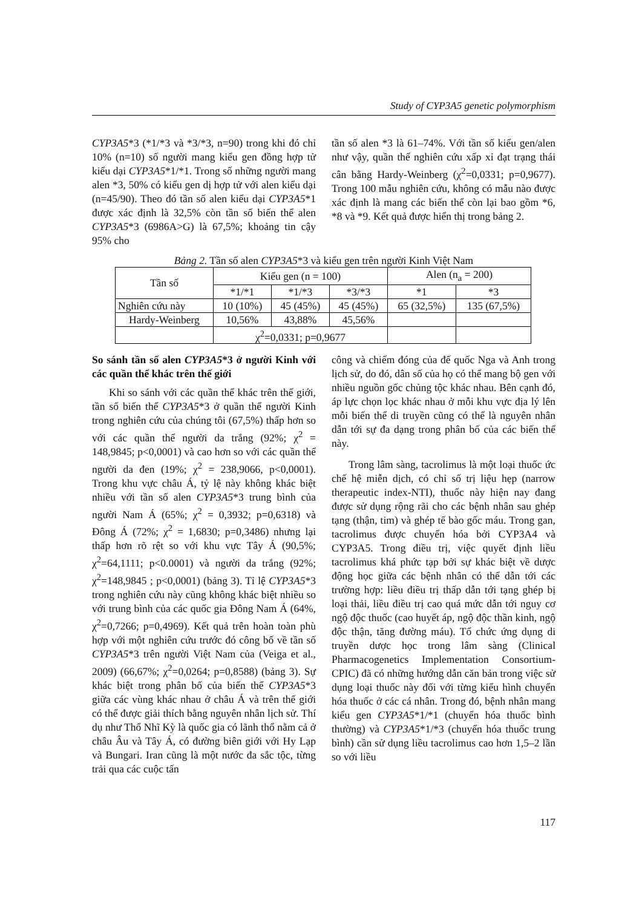Study of CYP3A5 genetic polymorphism
CYP3A5*3 (*1/*3 và *3/*3, n=90) trong khi đó chỉ 10% (n=10) số người mang kiểu gen đồng hợp tử kiểu dại CYP3A5*1/*1. Trong số những người mang alen *3, 50% có kiểu gen dị hợp tử với alen kiểu dại (n=45/90). Theo đó tần số alen kiểu dại CYP3A5*1 được xác định là 32,5% còn tần số biến thể alen CYP3A5*3 (6986A>G) là 67,5%; khoảng tin cậy 95% cho
tần số alen *3 là 61–74%. Với tần số kiểu gen/alen như vậy, quần thể nghiên cứu xấp xỉ đạt trạng thái cân bằng Hardy-Weinberg (χ<sup>2</sup>=0,0331; p=0,9677). Trong 100 mẫu nghiên cứu, không có mẫu nào được xác định là mang các biến thể còn lại bao gồm *6, *8 và *9. Kết quả được hiển thị trong bảng 2.
Bảng 2. Tần số alen CYP3A5*3 và kiểu gen trên người Kinh Việt Nam
| Tần số | Kiểu gen (n = 100) | | | Alen (n<sub>a</sub> = 200) | |
| --- | --- | --- | --- | --- | --- |
| | *1/*1 | *1/*3 | *3/*3 | *1 | *3 |
| Nghiên cứu này | 10 (10%) | 45 (45%) | 45 (45%) | 65 (32,5%) | 135 (67,5%) |
| Hardy-Weinberg | 10,56% | 43,88% | 45,56% | | |
| | χ<sup>2</sup>=0,0331; p=0,9677 | | | | |
So sánh tần số alen CYP3A5*3 ở người Kinh với các quần thể khác trên thế giới
Khi so sánh với các quần thể khác trên thế giới, tần số biến thể CYP3A5*3 ở quần thể người Kinh trong nghiên cứu của chúng tôi (67,5%) thấp hơn so với các quần thể người da trắng (92%; χ<sup>2</sup> = 148,9845; p<0,0001) và cao hơn so với các quần thể người da đen (19%; χ<sup>2</sup> = 238,9066, p<0,0001). Trong khu vực châu Á, tỷ lệ này không khác biệt nhiều với tần số alen CYP3A5*3 trung bình của người Nam Á (65%; χ<sup>2</sup> = 0,3932; p=0,6318) và Đông Á (72%; χ<sup>2</sup> = 1,6830; p=0,3486) nhưng lại thấp hơn rõ rệt so với khu vực Tây Á (90,5%; χ<sup>2</sup>=64,1111; p<0.0001) và người da trắng (92%; χ<sup>2</sup>=148,9845 ; p<0,0001) (bảng 3). Tỉ lệ CYP3A5*3 trong nghiên cứu này cũng không khác biệt nhiều so với trung bình của các quốc gia Đông Nam Á (64%, χ<sup>2</sup>=0,7266; p=0,4969). Kết quả trên hoàn toàn phù hợp với một nghiên cứu trước đó công bố về tần số CYP3A5*3 trên người Việt Nam của (Veiga et al., 2009) (66,67%; χ<sup>2</sup>=0,0264; p=0,8588) (bảng 3). Sự khác biệt trong phân bố của biến thể CYP3A5*3 giữa các vùng khác nhau ở châu Á và trên thế giới có thể được giải thích bằng nguyên nhân lịch sử. Thí dụ như Thổ Nhĩ Kỳ là quốc gia có lãnh thổ nằm cả ở châu Âu và Tây Á, có đường biên giới với Hy Lạp và Bungari. Iran cũng là một nước đa sắc tộc, từng trải qua các cuộc tấn
công và chiếm đóng của đế quốc Nga và Anh trong lịch sử, do đó, dân số của họ có thể mang bộ gen với nhiều nguồn gốc chủng tộc khác nhau. Bên cạnh đó, áp lực chọn lọc khác nhau ở mỗi khu vực địa lý lên mỗi biến thể di truyền cũng có thể là nguyên nhân dẫn tới sự đa dạng trong phân bố của các biến thể này.
Trong lâm sàng, tacrolimus là một loại thuốc ức chế hệ miễn dịch, có chỉ số trị liệu hẹp (narrow therapeutic index-NTI), thuốc này hiện nay đang được sử dụng rộng rãi cho các bệnh nhân sau ghép tạng (thận, tim) và ghép tế bào gốc máu. Trong gan, tacrolimus được chuyển hóa bởi CYP3A4 và CYP3A5. Trong điều trị, việc quyết định liều tacrolimus khá phức tạp bởi sự khác biệt về dược động học giữa các bệnh nhân có thể dẫn tới các trường hợp: liều điều trị thấp dẫn tới tạng ghép bị loại thải, liều điều trị cao quá mức dẫn tới nguy cơ ngộ độc thuốc (cao huyết áp, ngộ độc thần kinh, ngộ độc thận, tăng đường máu). Tổ chức ứng dụng di truyền dược học trong lâm sàng (Clinical Pharmacogenetics Implementation Consortium-CPIC) đã có những hướng dẫn căn bản trong việc sử dụng loại thuốc này đối với từng kiểu hình chuyển hóa thuốc ở các cá nhân. Trong đó, bệnh nhân mang kiểu gen CYP3A5*1/*1 (chuyển hóa thuốc bình thường) và CYP3A5*1/*3 (chuyển hóa thuốc trung bình) cần sử dụng liều tacrolimus cao hơn 1,5–2 lần so với liều
117